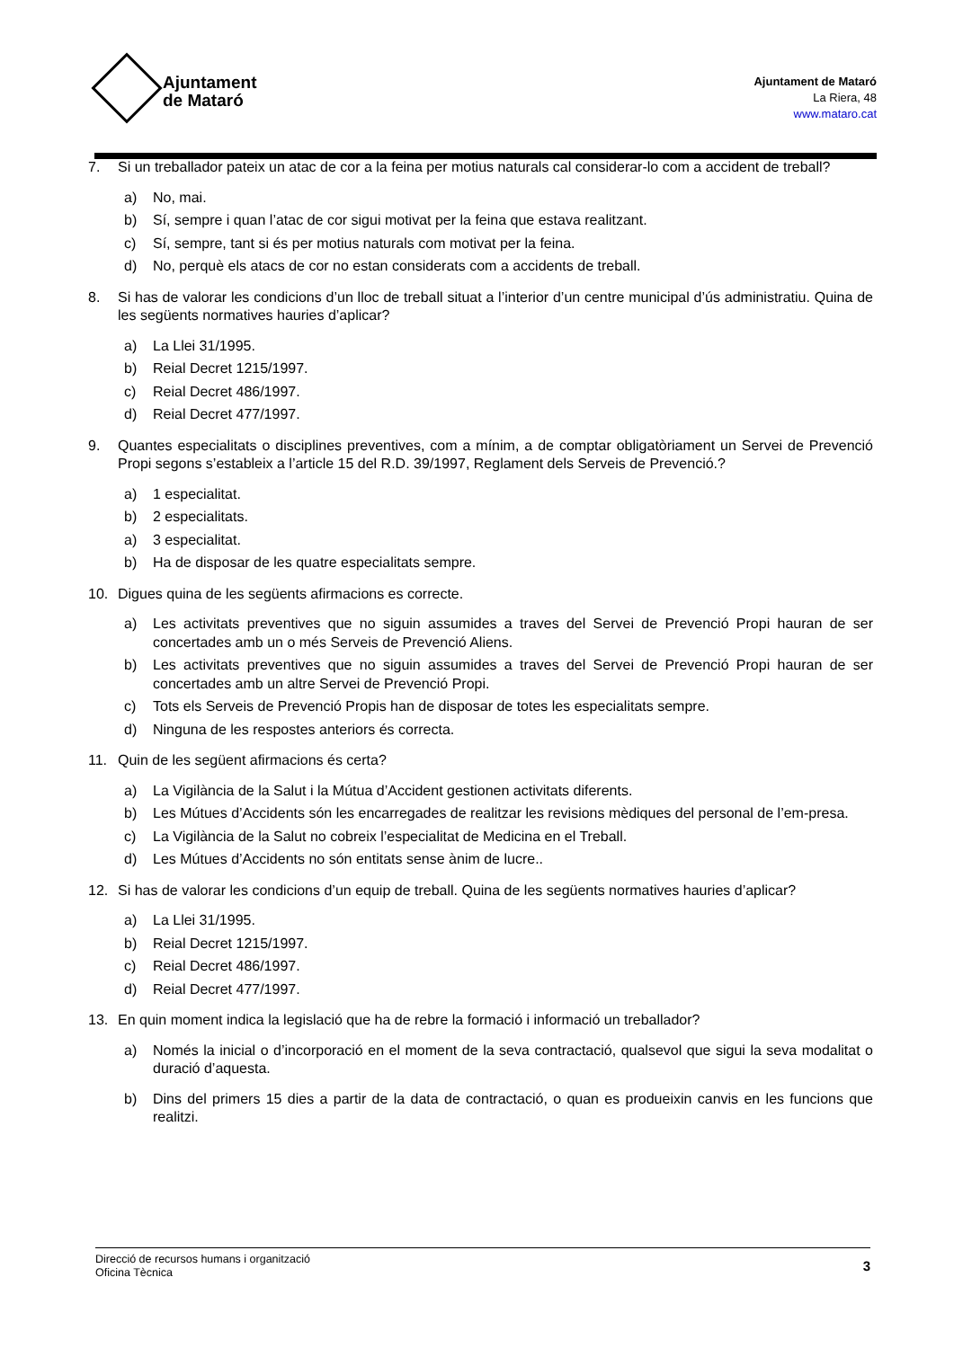Ajuntament
de Mataró
Ajuntament de Mataró
La Riera, 48
www.mataro.cat
7. Si un treballador pateix un atac de cor a la feina per motius naturals cal considerar-lo com a accident de treball?
a) No, mai.
b) Sí, sempre i quan l’atac de cor sigui motivat per la feina que estava realitzant.
c) Sí, sempre, tant si és per motius naturals com motivat per la feina.
d) No, perquè els atacs de cor no estan considerats com a accidents de treball.
8. Si has de valorar les condicions d’un lloc de treball situat a l’interior d’un centre municipal d’ús administratiu. Quina de les següents normatives hauries d’aplicar?
a) La Llei 31/1995.
b) Reial Decret 1215/1997.
c) Reial Decret 486/1997.
d) Reial Decret 477/1997.
9. Quantes especialitats o disciplines preventives, com a mínim, a de comptar obligatòriament un Servei de Prevenció Propi segons s’estableix a l’article 15 del R.D. 39/1997, Reglament dels Serveis de Prevenció.?
a) 1 especialitat.
b) 2 especialitats.
a) 3 especialitat.
b) Ha de disposar de les quatre especialitats sempre.
10. Digues quina de les següents afirmacions es correcte.
a) Les activitats preventives que no siguin assumides a traves del Servei de Prevenció Propi hauran de ser concertades amb un o més Serveis de Prevenció Aliens.
b) Les activitats preventives que no siguin assumides a traves del Servei de Prevenció Propi hauran de ser concertades amb un altre Servei de Prevenció Propi.
c) Tots els Serveis de Prevenció Propis han de disposar de totes les especialitats sempre.
d) Ninguna de les respostes anteriors és correcta.
11. Quin de les següent afirmacions és certa?
a) La Vigilància de la Salut i la Mútua d’Accident gestionen activitats diferents.
b) Les Mútues d’Accidents són les encarregades de realitzar les revisions mèdiques del personal de l’em-presa.
c) La Vigilància de la Salut no cobreix l’especialitat de Medicina en el Treball.
d) Les Mútues d’Accidents no són entitats sense ànim de lucre..
12. Si has de valorar les condicions d’un equip de treball. Quina de les següents normatives hauries d’aplicar?
a) La Llei 31/1995.
b) Reial Decret 1215/1997.
c) Reial Decret 486/1997.
d) Reial Decret 477/1997.
13. En quin moment indica la legislació que ha de rebre la formació i informació un treballador?
a) Només la inicial o d’incorporació en el moment de la seva contractació, qualsevol que sigui la seva modalitat o duració d’aquesta.
b) Dins del primers 15 dies a partir de la data de contractació, o quan es produeixin canvis en les funcions que realitzi.
Direcció de recursos humans i organització
Oficina Tècnica
3